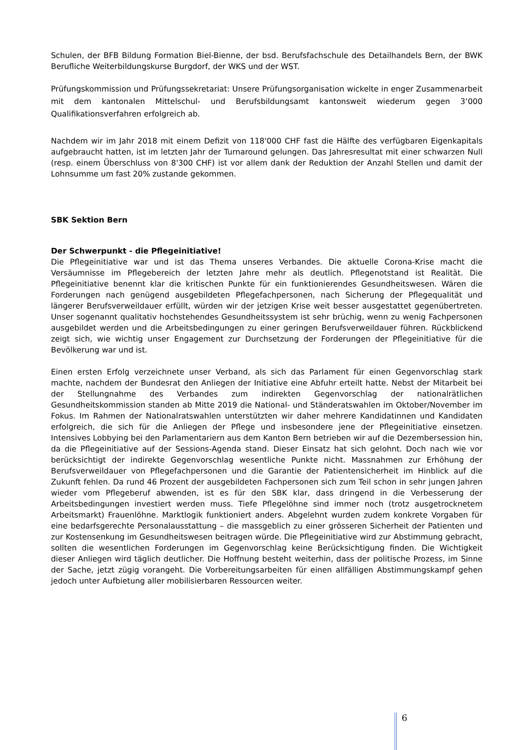Schulen, der BFB Bildung Formation Biel-Bienne, der bsd. Berufsfachschule des Detailhandels Bern, der BWK Berufliche Weiterbildungskurse Burgdorf, der WKS und der WST.
Prüfungskommission und Prüfungssekretariat: Unsere Prüfungsorganisation wickelte in enger Zusammenarbeit mit dem kantonalen Mittelschul- und Berufsbildungsamt kantonsweit wiederum gegen 3‘000 Qualifikationsverfahren erfolgreich ab.
Nachdem wir im Jahr 2018 mit einem Defizit von 118'000 CHF fast die Hälfte des verfügbaren Eigenkapitals aufgebraucht hatten, ist im letzten Jahr der Turnaround gelungen. Das Jahresresultat mit einer schwarzen Null (resp. einem Überschluss von 8'300 CHF) ist vor allem dank der Reduktion der Anzahl Stellen und damit der Lohnsumme um fast 20% zustande gekommen.
SBK Sektion Bern
Der Schwerpunkt - die Pflegeinitiative!
Die Pflegeinitiative war und ist das Thema unseres Verbandes. Die aktuelle Corona-Krise macht die Versäumnisse im Pflegebereich der letzten Jahre mehr als deutlich. Pflegenotstand ist Realität. Die Pflegeinitiative benennt klar die kritischen Punkte für ein funktionierendes Gesundheitswesen. Wären die Forderungen nach genügend ausgebildeten Pflegefachpersonen, nach Sicherung der Pflegequalität und längerer Berufsverweildauer erfüllt, würden wir der jetzigen Krise weit besser ausgestattet gegenübertreten. Unser sogenannt qualitativ hochstehendes Gesundheitssystem ist sehr brüchig, wenn zu wenig Fachpersonen ausgebildet werden und die Arbeitsbedingungen zu einer geringen Berufsverweildauer führen. Rückblickend zeigt sich, wie wichtig unser Engagement zur Durchsetzung der Forderungen der Pflegeinitiative für die Bevölkerung war und ist.
Einen ersten Erfolg verzeichnete unser Verband, als sich das Parlament für einen Gegenvorschlag stark machte, nachdem der Bundesrat den Anliegen der Initiative eine Abfuhr erteilt hatte. Nebst der Mitarbeit bei der Stellungnahme des Verbandes zum indirekten Gegenvorschlag der nationalrätlichen Gesundheitskommission standen ab Mitte 2019 die National- und Ständeratswahlen im Oktober/November im Fokus. Im Rahmen der Nationalratswahlen unterstützten wir daher mehrere Kandidatinnen und Kandidaten erfolgreich, die sich für die Anliegen der Pflege und insbesondere jene der Pflegeinitiative einsetzen. Intensives Lobbying bei den Parlamentariern aus dem Kanton Bern betrieben wir auf die Dezembersession hin, da die Pflegeinitiative auf der Sessions-Agenda stand. Dieser Einsatz hat sich gelohnt. Doch nach wie vor berücksichtigt der indirekte Gegenvorschlag wesentliche Punkte nicht. Massnahmen zur Erhöhung der Berufsverweildauer von Pflegefachpersonen und die Garantie der Patientensicherheit im Hinblick auf die Zukunft fehlen. Da rund 46 Prozent der ausgebildeten Fachpersonen sich zum Teil schon in sehr jungen Jahren wieder vom Pflegeberuf abwenden, ist es für den SBK klar, dass dringend in die Verbesserung der Arbeitsbedingungen investiert werden muss. Tiefe Pflegelöhne sind immer noch (trotz ausgetrocknetem Arbeitsmarkt) Frauenlöhne. Marktlogik funktioniert anders. Abgelehnt wurden zudem konkrete Vorgaben für eine bedarfsgerechte Personalausstattung – die massgeblich zu einer grösseren Sicherheit der Patienten und zur Kostensenkung im Gesundheitswesen beitragen würde. Die Pflegeinitiative wird zur Abstimmung gebracht, sollten die wesentlichen Forderungen im Gegenvorschlag keine Berücksichtigung finden. Die Wichtigkeit dieser Anliegen wird täglich deutlicher. Die Hoffnung besteht weiterhin, dass der politische Prozess, im Sinne der Sache, jetzt zügig vorangeht. Die Vorbereitungsarbeiten für einen allfälligen Abstimmungskampf gehen jedoch unter Aufbietung aller mobilisierbaren Ressourcen weiter.
6